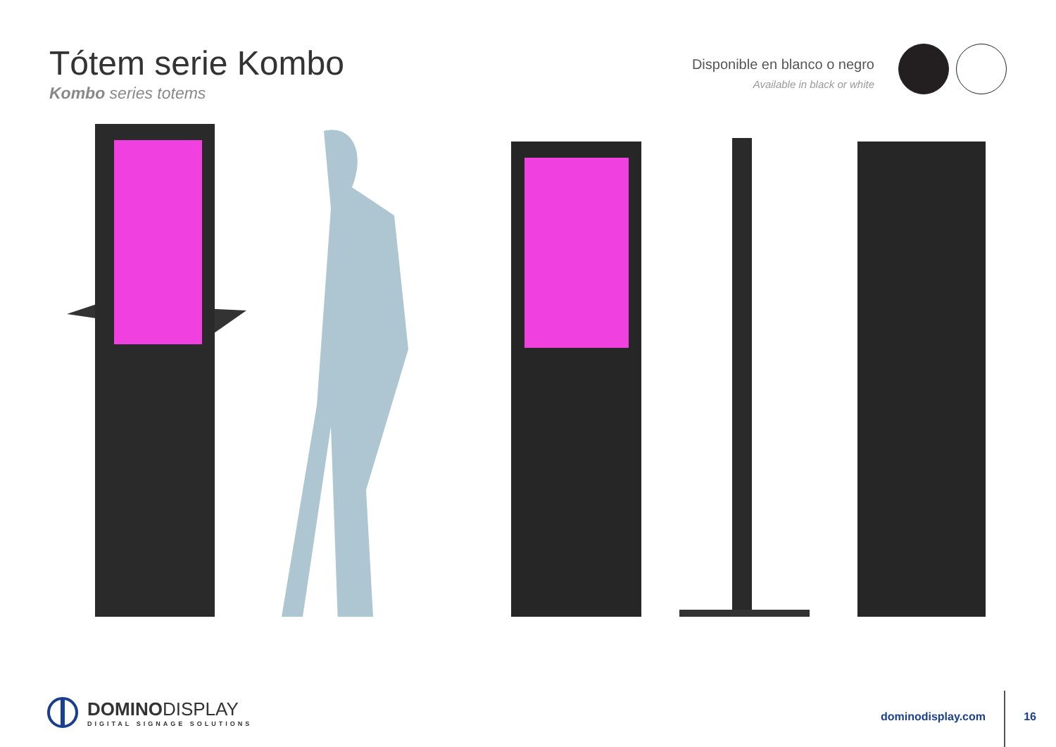Tótem serie Kombo
Kombo series totems
Disponible en blanco o negro
Available in black or white
DOMINODISPLAY
DIGITAL SIGNAGE SOLUTIONS
dominodisplay.com 16